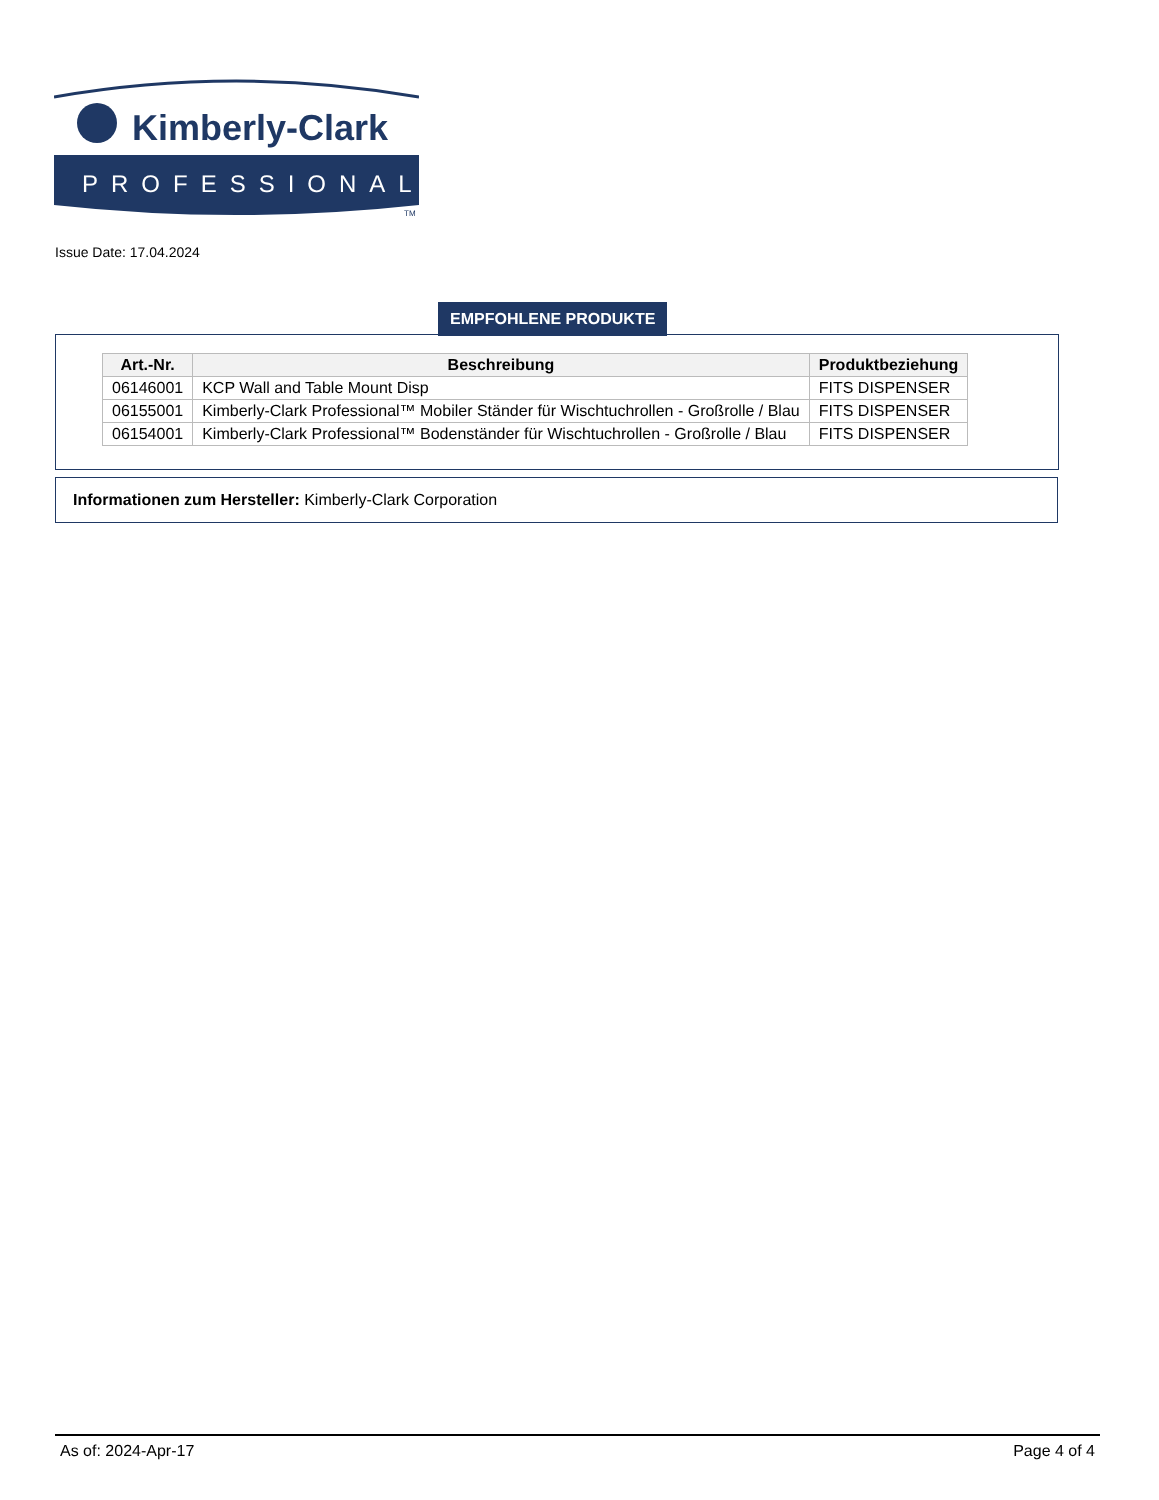Kimberly-Clark
PROFESSIONAL
TM
Issue Date: 17.04.2024
EMPFOHLENE PRODUKTE
| Art.-Nr. | Beschreibung | Produktbeziehung |
| --- | --- | --- |
| 06146001 | KCP Wall and Table Mount Disp | FITS DISPENSER |
| 06155001 | Kimberly-Clark Professional™ Mobiler Ständer für Wischtuchrollen - Großrolle / Blau | FITS DISPENSER |
| 06154001 | Kimberly-Clark Professional™ Bodenständer für Wischtuchrollen - Großrolle / Blau | FITS DISPENSER |
Informationen zum Hersteller: Kimberly-Clark Corporation
As of: 2024-Apr-17 Page 4 of 4